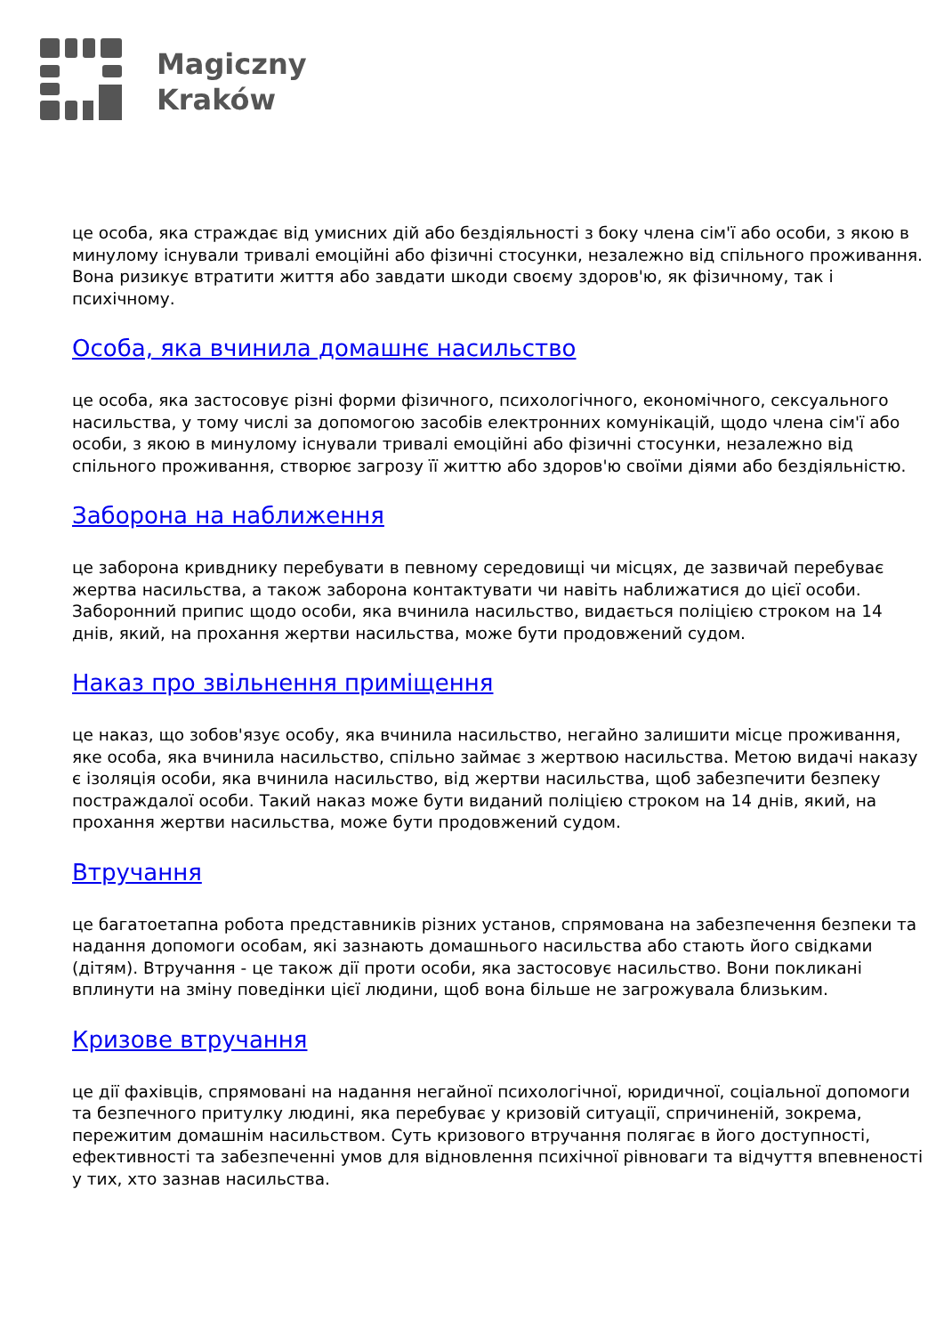Magiczny
Kraków
це особа, яка страждає від умисних дій або бездіяльності з боку члена сім'ї або особи, з якою в минулому існували тривалі емоційні або фізичні стосунки, незалежно від спільного проживання. Вона ризикує втратити життя або завдати шкоди своєму здоров'ю, як фізичному, так і психічному.
Особа, яка вчинила домашнє насильство
це особа, яка застосовує різні форми фізичного, психологічного, економічного, сексуального насильства, у тому числі за допомогою засобів електронних комунікацій, щодо члена сім'ї або особи, з якою в минулому існували тривалі емоційні або фізичні стосунки, незалежно від спільного проживання, створює загрозу її життю або здоров'ю своїми діями або бездіяльністю.
Заборона на наближення
це заборона кривднику перебувати в певному середовищі чи місцях, де зазвичай перебуває жертва насильства, а також заборона контактувати чи навіть наближатися до цієї особи. Заборонний припис щодо особи, яка вчинила насильство, видається поліцією строком на 14 днів, який, на прохання жертви насильства, може бути продовжений судом.
Наказ про звільнення приміщення
це наказ, що зобов'язує особу, яка вчинила насильство, негайно залишити місце проживання, яке особа, яка вчинила насильство, спільно займає з жертвою насильства. Метою видачі наказу є ізоляція особи, яка вчинила насильство, від жертви насильства, щоб забезпечити безпеку постраждалої особи. Такий наказ може бути виданий поліцією строком на 14 днів, який, на прохання жертви насильства, може бути продовжений судом.
Втручання
це багатоетапна робота представників різних установ, спрямована на забезпечення безпеки та надання допомоги особам, які зазнають домашнього насильства або стають його свідками (дітям). Втручання - це також дії проти особи, яка застосовує насильство. Вони покликані вплинути на зміну поведінки цієї людини, щоб вона більше не загрожувала близьким.
Кризове втручання
це дії фахівців, спрямовані на надання негайної психологічної, юридичної, соціальної допомоги та безпечного притулку людині, яка перебуває у кризовій ситуації, спричиненій, зокрема, пережитим домашнім насильством. Суть кризового втручання полягає в його доступності, ефективності та забезпеченні умов для відновлення психічної рівноваги та відчуття впевненості у тих, хто зазнав насильства.